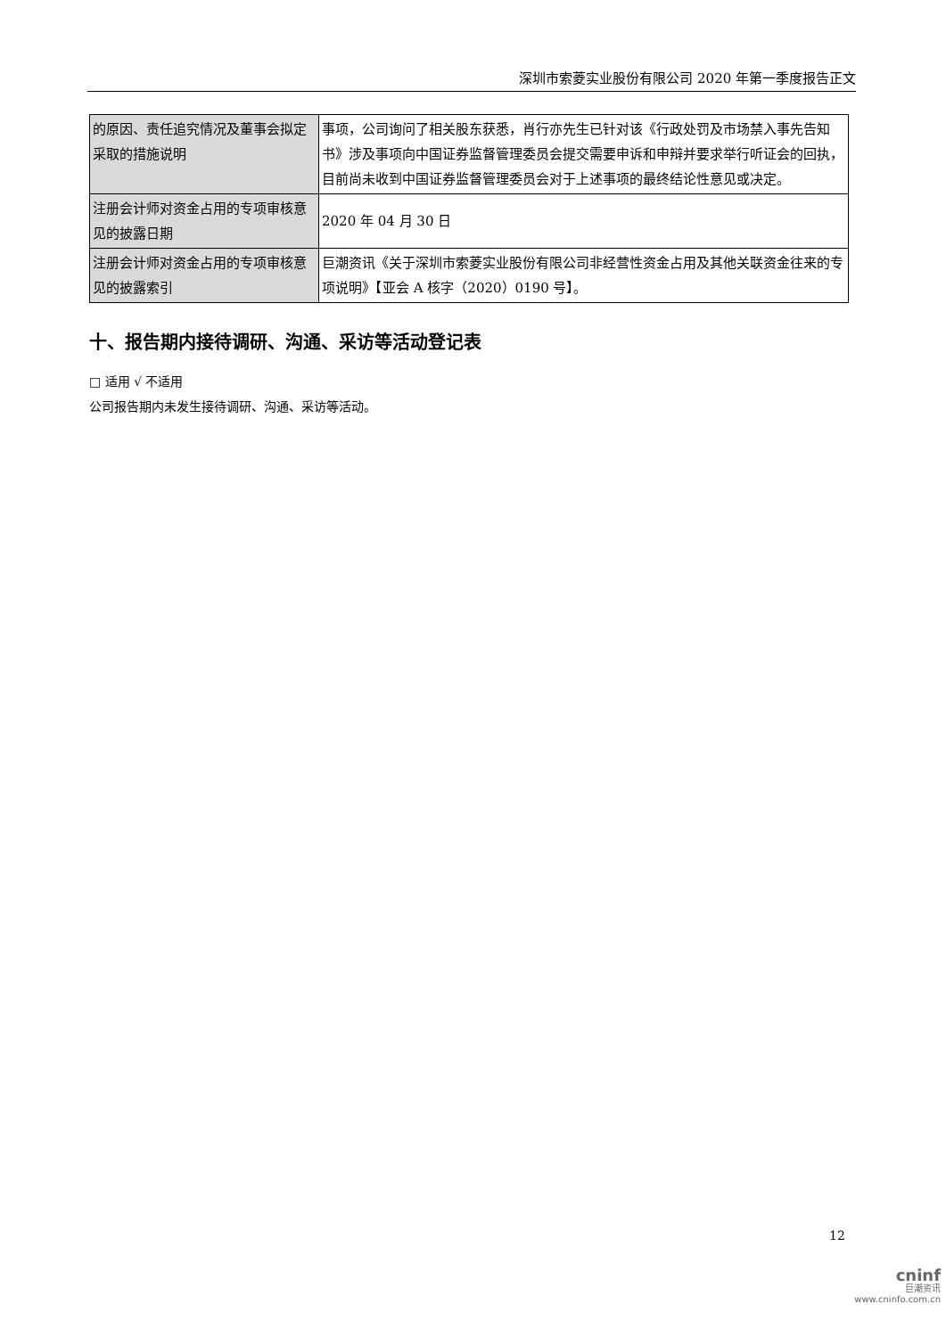深圳市索菱实业股份有限公司 2020 年第一季度报告正文
| 的原因、责任追究情况及董事会拟定采取的措施说明 | 事项，公司询问了相关股东获悉，肖行亦先生已针对该《行政处罚及市场禁入事先告知书》涉及事项向中国证券监督管理委员会提交需要申诉和申辩并要求举行听证会的回执，目前尚未收到中国证券监督管理委员会对于上述事项的最终结论性意见或决定。 |
| 注册会计师对资金占用的专项审核意见的披露日期 | 2020 年 04 月 30 日 |
| 注册会计师对资金占用的专项审核意见的披露索引 | 巨潮资讯《关于深圳市索菱实业股份有限公司非经营性资金占用及其他关联资金往来的专项说明》【亚会 A 核字（2020）0190 号】。 |
十、报告期内接待调研、沟通、采访等活动登记表
□ 适用 √ 不适用
公司报告期内未发生接待调研、沟通、采访等活动。
12
cninf
巨潮资讯
www.cninfo.com.cn